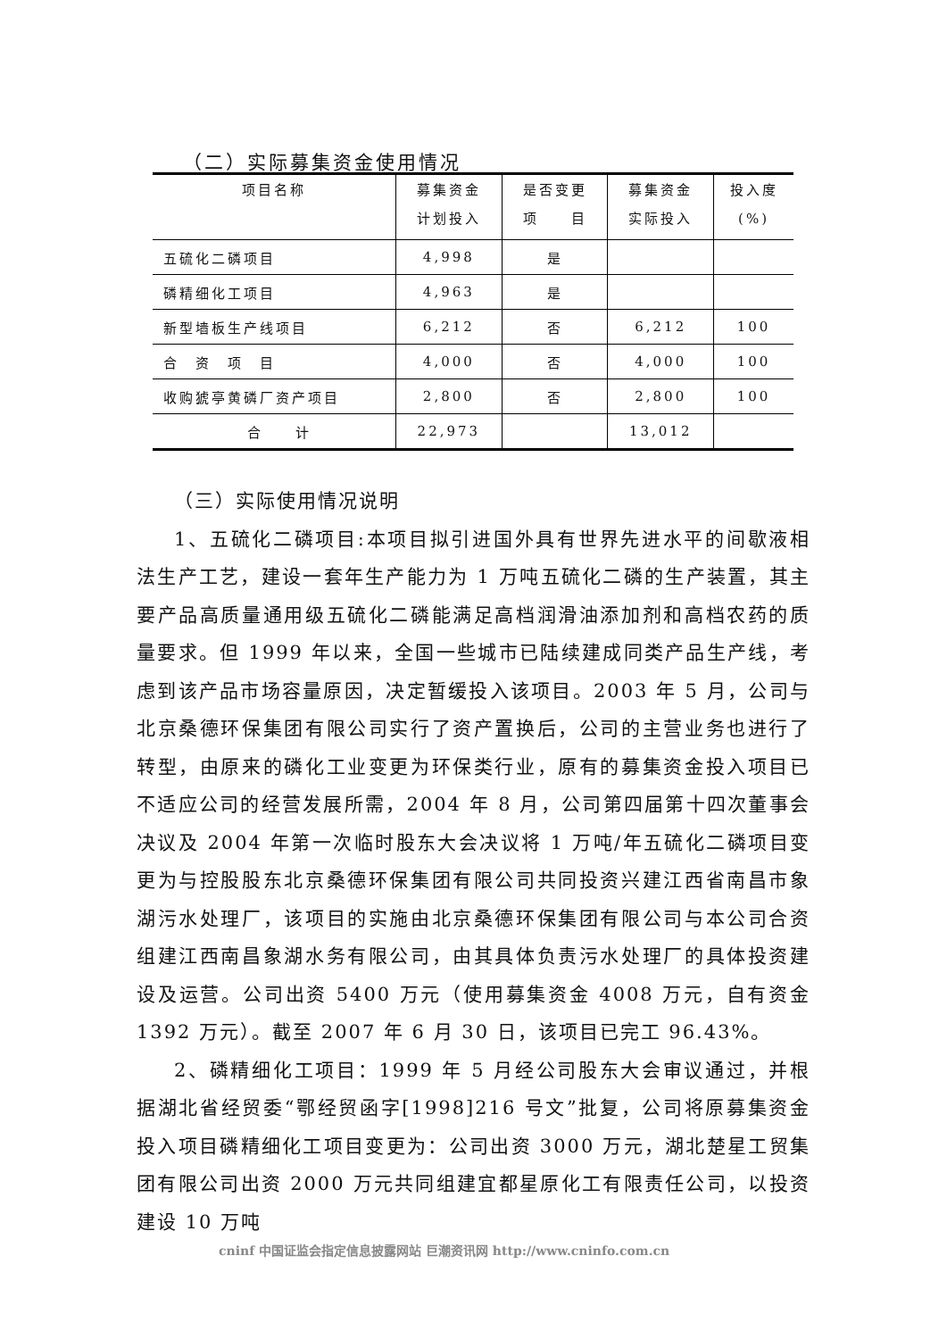（二）实际募集资金使用情况
| 项目名称 | 募集资金 计划投入 | 是否变更 项 目 | 募集资金 实际投入 | 投入度 (%) |
| --- | --- | --- | --- | --- |
| 五硫化二磷项目 | 4,998 | 是 | | |
| 磷精细化工项目 | 4,963 | 是 | | |
| 新型墙板生产线项目 | 6,212 | 否 | 6,212 | 100 |
| 合 资 项 目 | 4,000 | 否 | 4,000 | 100 |
| 收购猇亭黄磷厂资产项目 | 2,800 | 否 | 2,800 | 100 |
| 合 计 | 22,973 | | 13,012 | |
（三）实际使用情况说明
1、五硫化二磷项目:本项目拟引进国外具有世界先进水平的间歇液相法生产工艺，建设一套年生产能力为 1 万吨五硫化二磷的生产装置，其主要产品高质量通用级五硫化二磷能满足高档润滑油添加剂和高档农药的质量要求。但 1999 年以来，全国一些城市已陆续建成同类产品生产线，考虑到该产品市场容量原因，决定暂缓投入该项目。2003 年 5 月，公司与北京桑德环保集团有限公司实行了资产置换后，公司的主营业务也进行了转型，由原来的磷化工业变更为环保类行业，原有的募集资金投入项目已不适应公司的经营发展所需，2004 年 8 月，公司第四届第十四次董事会决议及 2004 年第一次临时股东大会决议将 1 万吨/年五硫化二磷项目变更为与控股股东北京桑德环保集团有限公司共同投资兴建江西省南昌市象湖污水处理厂，该项目的实施由北京桑德环保集团有限公司与本公司合资组建江西南昌象湖水务有限公司，由其具体负责污水处理厂的具体投资建设及运营。公司出资 5400 万元（使用募集资金 4008 万元，自有资金 1392 万元）。截至 2007 年 6 月 30 日，该项目已完工 96.43%。
2、磷精细化工项目：1999 年 5 月经公司股东大会审议通过，并根据湖北省经贸委“鄂经贸函字[1998]216 号文”批复，公司将原募集资金投入项目磷精细化工项目变更为：公司出资 3000 万元，湖北楚星工贸集团有限公司出资 2000 万元共同组建宜都星原化工有限责任公司，以投资建设 10 万吨
cninf 中国证监会指定信息披露网站 巨潮资讯网 http://www.cninfo.com.cn